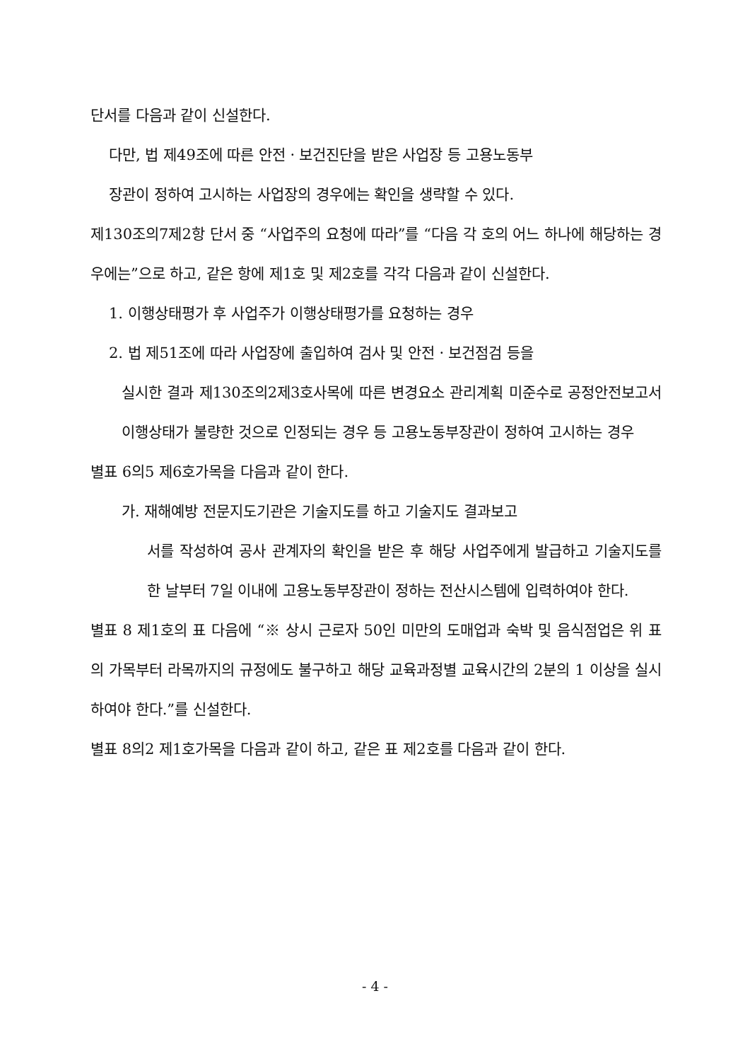단서를 다음과 같이 신설한다.
다만, 법 제49조에 따른 안전ㆍ보건진단을 받은 사업장 등 고용노동부
장관이 정하여 고시하는 사업장의 경우에는 확인을 생략할 수 있다.
제130조의7제2항 단서 중 “사업주의 요청에 따라”를 “다음 각 호의 어느 하나에 해당하는 경우에는”으로 하고, 같은 항에 제1호 및 제2호를 각각 다음과 같이 신설한다.
1. 이행상태평가 후 사업주가 이행상태평가를 요청하는 경우
2. 법 제51조에 따라 사업장에 출입하여 검사 및 안전ㆍ보건점검 등을
실시한 결과 제130조의2제3호사목에 따른 변경요소 관리계획 미준수로 공정안전보고서 이행상태가 불량한 것으로 인정되는 경우 등 고용노동부장관이 정하여 고시하는 경우
별표 6의5 제6호가목을 다음과 같이 한다.
가. 재해예방 전문지도기관은 기술지도를 하고 기술지도 결과보고
서를 작성하여 공사 관계자의 확인을 받은 후 해당 사업주에게 발급하고 기술지도를 한 날부터 7일 이내에 고용노동부장관이 정하는 전산시스템에 입력하여야 한다.
별표 8 제1호의 표 다음에 “※ 상시 근로자 50인 미만의 도매업과 숙박 및 음식점업은 위 표의 가목부터 라목까지의 규정에도 불구하고 해당 교육과정별 교육시간의 2분의 1 이상을 실시하여야 한다.”를 신설한다.
별표 8의2 제1호가목을 다음과 같이 하고, 같은 표 제2호를 다음과 같이 한다.
- 4 -